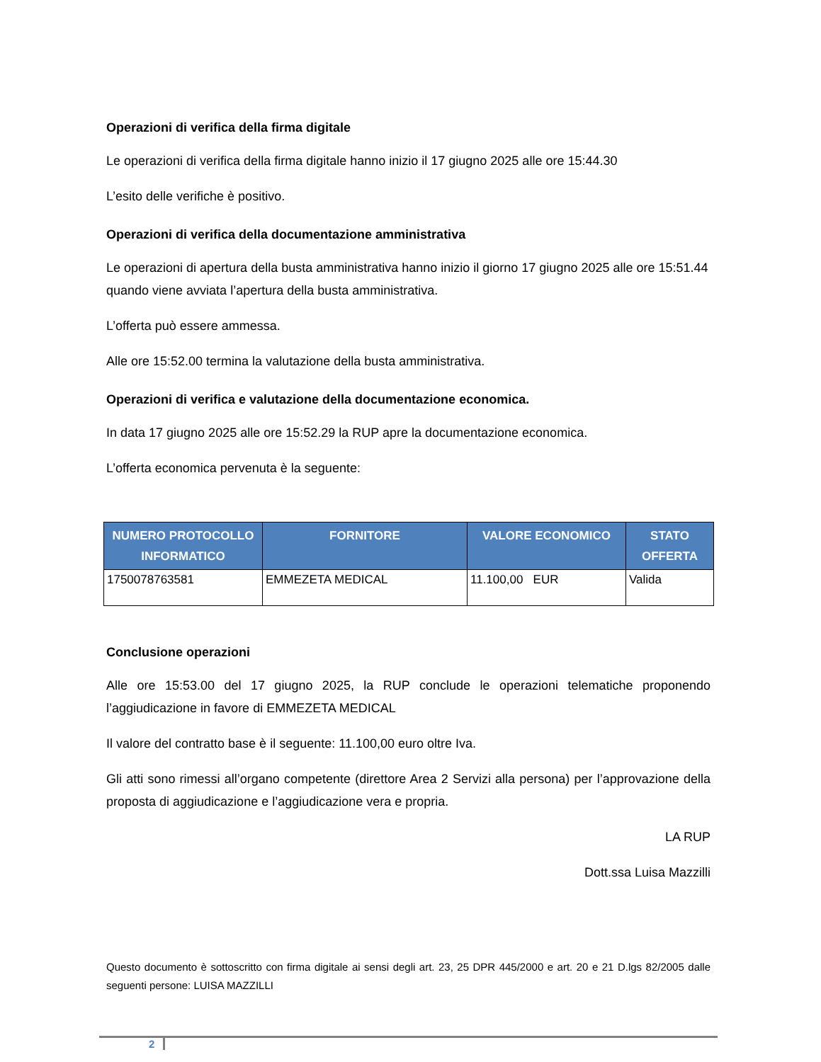Operazioni di verifica della firma digitale
Le operazioni di verifica della firma digitale hanno inizio il 17 giugno 2025 alle ore 15:44.30
L’esito delle verifiche è positivo.
Operazioni di verifica della documentazione amministrativa
Le operazioni di apertura della busta amministrativa hanno inizio il giorno 17 giugno 2025 alle ore 15:51.44 quando viene avviata l’apertura della busta amministrativa.
L’offerta può essere ammessa.
Alle ore 15:52.00 termina la valutazione della busta amministrativa.
Operazioni di verifica e valutazione della documentazione economica.
In data 17 giugno 2025 alle ore 15:52.29 la RUP apre la documentazione economica.
L’offerta economica pervenuta è la seguente:
| NUMERO PROTOCOLLO INFORMATICO | FORNITORE | VALORE ECONOMICO | STATO OFFERTA |
| --- | --- | --- | --- |
| 1750078763581 | EMMEZETA MEDICAL | 11.100,00 EUR | Valida |
Conclusione operazioni
Alle ore 15:53.00 del 17 giugno 2025, la RUP conclude le operazioni telematiche proponendo l’aggiudicazione in favore di EMMEZETA MEDICAL
Il valore del contratto base è il seguente: 11.100,00 euro oltre Iva.
Gli atti sono rimessi all’organo competente (direttore Area 2 Servizi alla persona) per l’approvazione della proposta di aggiudicazione e l’aggiudicazione vera e propria.
LA RUP
Dott.ssa Luisa Mazzilli
Questo documento è sottoscritto con firma digitale ai sensi degli art. 23, 25 DPR 445/2000 e art. 20 e 21 D.lgs 82/2005 dalle seguenti persone: LUISA MAZZILLI
2